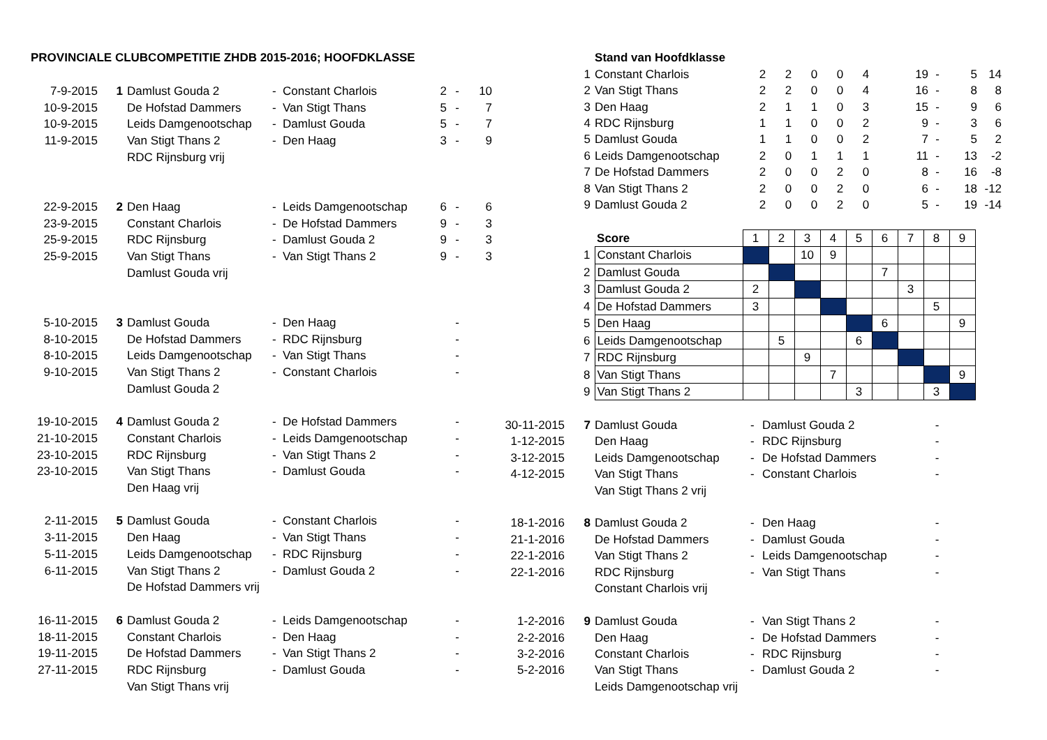| PROVINCIALE CLUBCOMPETITIE ZHDB 2015-2016; HOOFDKLASSE | | | | | | | |
| 7-9-2015 | 1 | Damlust Gouda 2 | - | Constant Charlois | 2 | - | 10 |
| 10-9-2015 | | De Hofstad Dammers | - | Van Stigt Thans | 5 | - | 7 |
| 10-9-2015 | | Leids Damgenootschap | - | Damlust Gouda | 5 | - | 7 |
| 11-9-2015 | | Van Stigt Thans 2 | - | Den Haag | 3 | - | 9 |
| | | RDC Rijnsburg vrij | | | | | |
| 22-9-2015 | 2 | Den Haag | - | Leids Damgenootschap | 6 | - | 6 |
| 23-9-2015 | | Constant Charlois | - | De Hofstad Dammers | 9 | - | 3 |
| 25-9-2015 | | RDC Rijnsburg | - | Damlust Gouda 2 | 9 | - | 3 |
| 25-9-2015 | | Van Stigt Thans | - | Van Stigt Thans 2 | 9 | - | 3 |
| | | Damlust Gouda vrij | | | | | |
| 5-10-2015 | 3 | Damlust Gouda | - | Den Haag | | - | |
| 8-10-2015 | | De Hofstad Dammers | - | RDC Rijnsburg | | - | |
| 8-10-2015 | | Leids Damgenootschap | - | Van Stigt Thans | | - | |
| 9-10-2015 | | Van Stigt Thans 2 | - | Constant Charlois | | - | |
| | | Damlust Gouda 2 | | | | | |
| 19-10-2015 | 4 | Damlust Gouda 2 | - | De Hofstad Dammers | | - | |
| 21-10-2015 | | Constant Charlois | - | Leids Damgenootschap | | - | |
| 23-10-2015 | | RDC Rijnsburg | - | Van Stigt Thans 2 | | - | |
| 23-10-2015 | | Van Stigt Thans | - | Damlust Gouda | | - | |
| | | Den Haag vrij | | | | | |
| 2-11-2015 | 5 | Damlust Gouda | - | Constant Charlois | | - | |
| 3-11-2015 | | Den Haag | - | Van Stigt Thans | | - | |
| 5-11-2015 | | Leids Damgenootschap | - | RDC Rijnsburg | | - | |
| 6-11-2015 | | Van Stigt Thans 2 | - | Damlust Gouda 2 | | - | |
| | | De Hofstad Dammers vrij | | | | | |
| 16-11-2015 | 6 | Damlust Gouda 2 | - | Leids Damgenootschap | | - | |
| 18-11-2015 | | Constant Charlois | - | Den Haag | | - | |
| 19-11-2015 | | De Hofstad Dammers | - | Van Stigt Thans 2 | | - | |
| 27-11-2015 | | RDC Rijnsburg | - | Damlust Gouda | | - | |
| | | Van Stigt Thans vrij | | | | | |
| | | Stand van Hoofdklasse | | | | | | | | | |
| | 1 | Constant Charlois | 2 | 2 | 0 | 0 | 4 | 19 | - | 5 | 14 |
| | 2 | Van Stigt Thans | 2 | 2 | 0 | 0 | 4 | 16 | - | 8 | 8 |
| | 3 | Den Haag | 2 | 1 | 1 | 0 | 3 | 15 | - | 9 | 6 |
| | 4 | RDC Rijnsburg | 1 | 1 | 0 | 0 | 2 | 9 | - | 3 | 6 |
| | 5 | Damlust Gouda | 1 | 1 | 0 | 0 | 2 | 7 | - | 5 | 2 |
| | 6 | Leids Damgenootschap | 2 | 0 | 1 | 1 | 1 | 11 | - | 13 | -2 |
| | 7 | De Hofstad Dammers | 2 | 0 | 0 | 2 | 0 | 8 | - | 16 | -8 |
| | 8 | Van Stigt Thans 2 | 2 | 0 | 0 | 2 | 0 | 6 | - | 18 | -12 |
| | 9 | Damlust Gouda 2 | 2 | 0 | 0 | 2 | 0 | 5 | - | 19 | -14 |
| | | Score | 1 | 2 | 3 | 4 | 5 | 6 | 7 | 8 | 9 |
| | 1 | Constant Charlois | | | 10 | 9 | | | | | |
| | 2 | Damlust Gouda | | | | | | 7 | | | |
| | 3 | Damlust Gouda 2 | 2 | | | | | | 3 | | |
| | 4 | De Hofstad Dammers | 3 | | | | | | | 5 | |
| | 5 | Den Haag | | | | | | 6 | | | 9 |
| | 6 | Leids Damgenootschap | | 5 | | | 6 | | | | |
| | 7 | RDC Rijnsburg | | | 9 | | | | | | |
| | 8 | Van Stigt Thans | | | | 7 | | | | | 9 |
| | 9 | Van Stigt Thans 2 | | | | | 3 | | | 3 | |
| 30-11-2015 | 7 | Damlust Gouda | - | Damlust Gouda 2 | - |
| 1-12-2015 | | Den Haag | - | RDC Rijnsburg | - |
| 3-12-2015 | | Leids Damgenootschap | - | De Hofstad Dammers | - |
| 4-12-2015 | | Van Stigt Thans | - | Constant Charlois | - |
| | | Van Stigt Thans 2 vrij | | | |
| 18-1-2016 | 8 | Damlust Gouda 2 | - | Den Haag | - |
| 21-1-2016 | | De Hofstad Dammers | - | Damlust Gouda | - |
| 22-1-2016 | | Van Stigt Thans 2 | - | Leids Damgenootschap | - |
| 22-1-2016 | | RDC Rijnsburg | - | Van Stigt Thans | - |
| | | Constant Charlois vrij | | | |
| 1-2-2016 | 9 | Damlust Gouda | - | Van Stigt Thans 2 | - |
| 2-2-2016 | | Den Haag | - | De Hofstad Dammers | - |
| 3-2-2016 | | Constant Charlois | - | RDC Rijnsburg | - |
| 5-2-2016 | | Van Stigt Thans | - | Damlust Gouda 2 | - |
| | | Leids Damgenootschap vrij | | | |